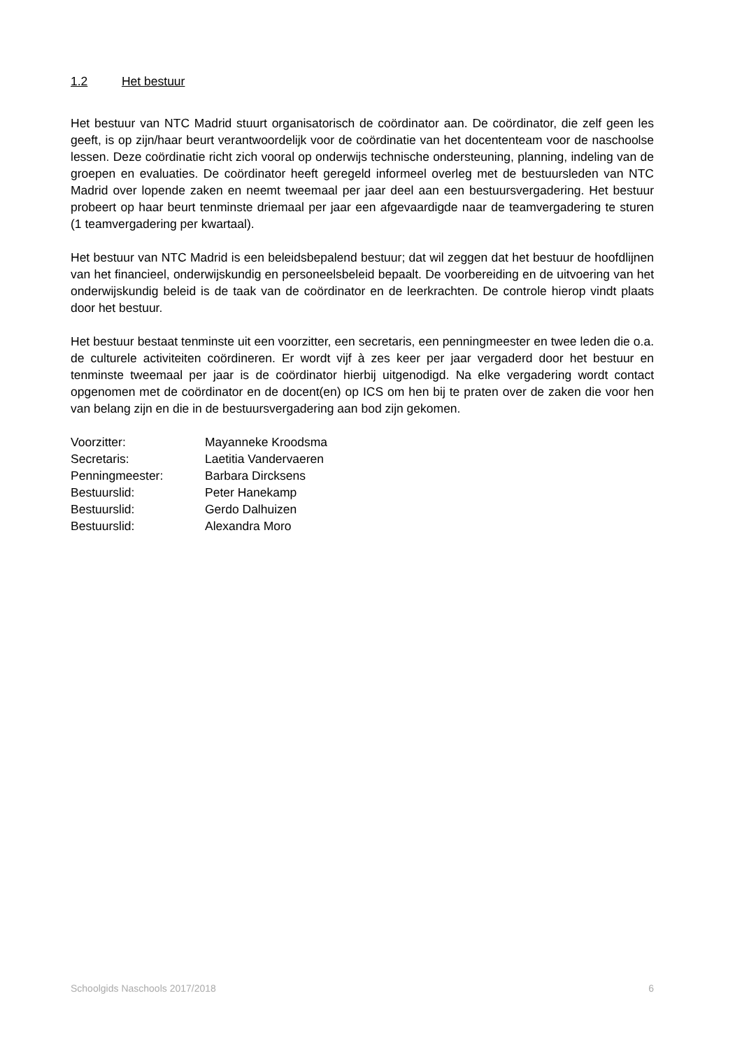1.2 Het bestuur
Het bestuur van NTC Madrid stuurt organisatorisch de coördinator aan. De coördinator, die zelf geen les geeft, is op zijn/haar beurt verantwoordelijk voor de coördinatie van het docententeam voor de naschoolse lessen. Deze coördinatie richt zich vooral op onderwijs technische ondersteuning, planning, indeling van de groepen en evaluaties. De coördinator heeft geregeld informeel overleg met de bestuursleden van NTC Madrid over lopende zaken en neemt tweemaal per jaar deel aan een bestuursvergadering. Het bestuur probeert op haar beurt tenminste driemaal per jaar een afgevaardigde naar de teamvergadering te sturen (1 teamvergadering per kwartaal).
Het bestuur van NTC Madrid is een beleidsbepalend bestuur; dat wil zeggen dat het bestuur de hoofdlijnen van het financieel, onderwijskundig en personeelsbeleid bepaalt. De voorbereiding en de uitvoering van het onderwijskundig beleid is de taak van de coördinator en de leerkrachten. De controle hierop vindt plaats door het bestuur.
Het bestuur bestaat tenminste uit een voorzitter, een secretaris, een penningmeester en twee leden die o.a. de culturele activiteiten coördineren. Er wordt vijf à zes keer per jaar vergaderd door het bestuur en tenminste tweemaal per jaar is de coördinator hierbij uitgenodigd. Na elke vergadering wordt contact opgenomen met de coördinator en de docent(en) op ICS om hen bij te praten over de zaken die voor hen van belang zijn en die in de bestuursvergadering aan bod zijn gekomen.
| Voorzitter: | Mayanneke Kroodsma |
| Secretaris: | Laetitia Vandervaeren |
| Penningmeester: | Barbara Dircksens |
| Bestuurslid: | Peter Hanekamp |
| Bestuurslid: | Gerdo Dalhuizen |
| Bestuurslid: | Alexandra Moro |
Schoolgids Naschools 2017/2018 6